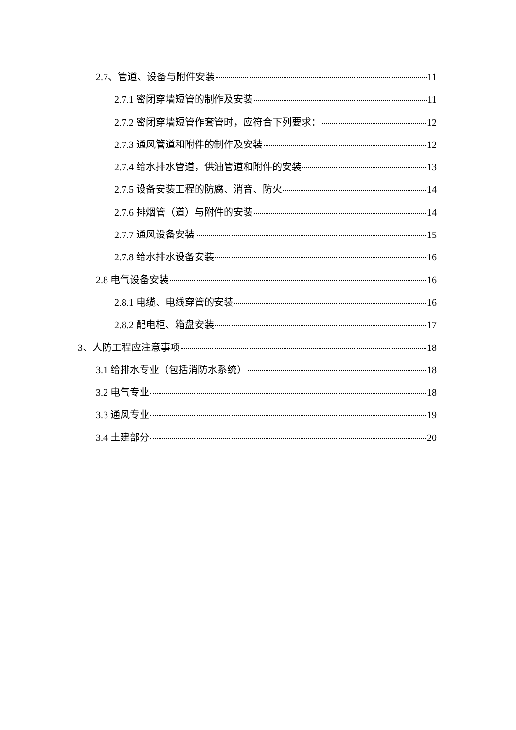2.7、管道、设备与附件安装 11
2.7.1 密闭穿墙短管的制作及安装 11
2.7.2 密闭穿墙短管作套管时，应符合下列要求： 12
2.7.3 通风管道和附件的制作及安装 12
2.7.4 给水排水管道，供油管道和附件的安装 13
2.7.5 设备安装工程的防腐、消音、防火 14
2.7.6 排烟管（道）与附件的安装 14
2.7.7 通风设备安装 15
2.7.8 给水排水设备安装 16
2.8 电气设备安装 16
2.8.1 电缆、电线穿管的安装 16
2.8.2 配电柜、箱盘安装 17
3、人防工程应注意事项 18
3.1 给排水专业（包括消防水系统） 18
3.2 电气专业 18
3.3 通风专业 19
3.4 土建部分 20